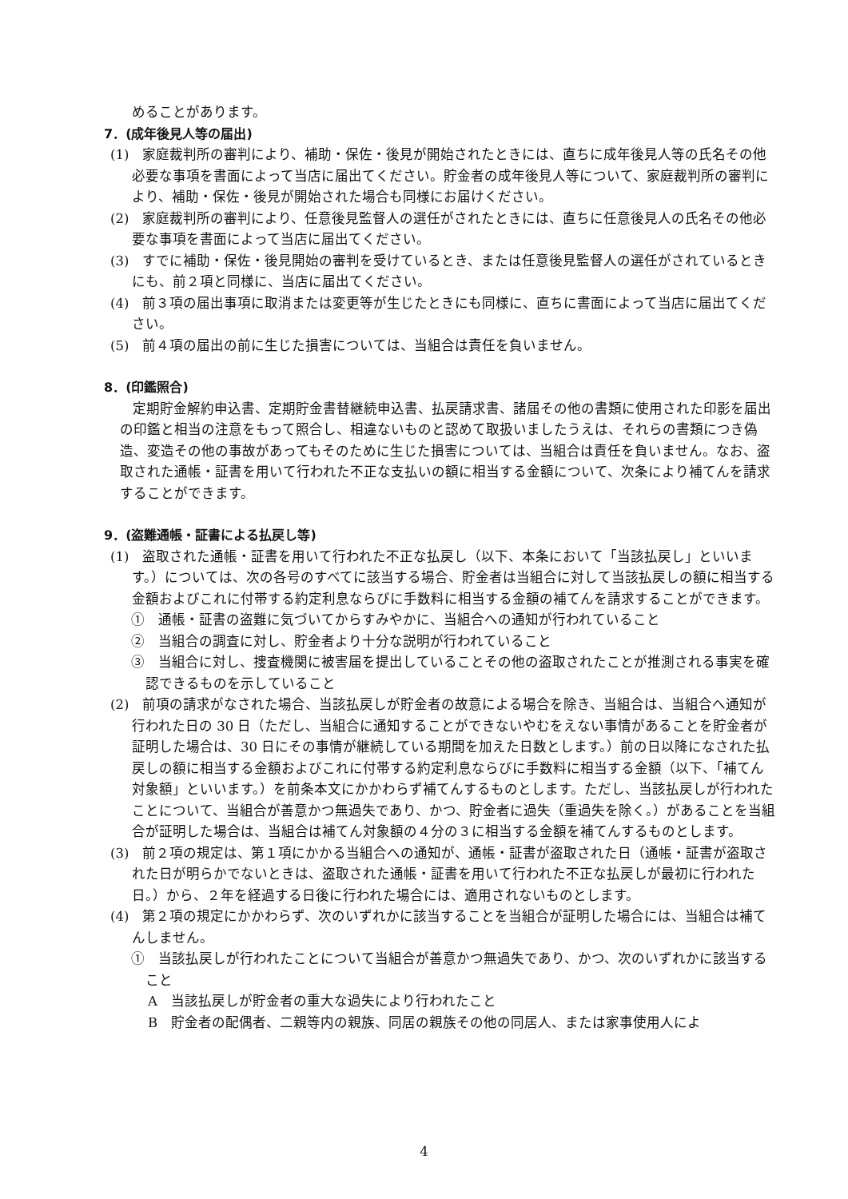めることがあります。
7．(成年後見人等の届出)
(1)　家庭裁判所の審判により、補助・保佐・後見が開始されたときには、直ちに成年後見人等の氏名その他必要な事項を書面によって当店に届出てください。貯金者の成年後見人等について、家庭裁判所の審判により、補助・保佐・後見が開始された場合も同様にお届けください。
(2)　家庭裁判所の審判により、任意後見監督人の選任がされたときには、直ちに任意後見人の氏名その他必要な事項を書面によって当店に届出てください。
(3)　すでに補助・保佐・後見開始の審判を受けているとき、または任意後見監督人の選任がされているときにも、前２項と同様に、当店に届出てください。
(4)　前３項の届出事項に取消または変更等が生じたときにも同様に、直ちに書面によって当店に届出てください。
(5)　前４項の届出の前に生じた損害については、当組合は責任を負いません。
8．(印鑑照合)
定期貯金解約申込書、定期貯金書替継続申込書、払戻請求書、諸届その他の書類に使用された印影を届出の印鑑と相当の注意をもって照合し、相違ないものと認めて取扱いましたうえは、それらの書類につき偽造、変造その他の事故があってもそのために生じた損害については、当組合は責任を負いません。なお、盗取された通帳・証書を用いて行われた不正な支払いの額に相当する金額について、次条により補てんを請求することができます。
9．(盗難通帳・証書による払戻し等)
(1)　盗取された通帳・証書を用いて行われた不正な払戻し（以下、本条において「当該払戻し」といいます。）については、次の各号のすべてに該当する場合、貯金者は当組合に対して当該払戻しの額に相当する金額およびこれに付帯する約定利息ならびに手数料に相当する金額の補てんを請求することができます。
①　通帳・証書の盗難に気づいてからすみやかに、当組合への通知が行われていること
②　当組合の調査に対し、貯金者より十分な説明が行われていること
③　当組合に対し、捜査機関に被害届を提出していることその他の盗取されたことが推測される事実を確認できるものを示していること
(2)　前項の請求がなされた場合、当該払戻しが貯金者の故意による場合を除き、当組合は、当組合へ通知が行われた日の 30 日（ただし、当組合に通知することができないやむをえない事情があることを貯金者が証明した場合は、30 日にその事情が継続している期間を加えた日数とします。）前の日以降になされた払戻しの額に相当する金額およびこれに付帯する約定利息ならびに手数料に相当する金額（以下、「補てん対象額」といいます。）を前条本文にかかわらず補てんするものとします。ただし、当該払戻しが行われたことについて、当組合が善意かつ無過失であり、かつ、貯金者に過失（重過失を除く。）があることを当組合が証明した場合は、当組合は補てん対象額の４分の３に相当する金額を補てんするものとします。
(3)　前２項の規定は、第１項にかかる当組合への通知が、通帳・証書が盗取された日（通帳・証書が盗取された日が明らかでないときは、盗取された通帳・証書を用いて行われた不正な払戻しが最初に行われた日。）から、２年を経過する日後に行われた場合には、適用されないものとします。
(4)　第２項の規定にかかわらず、次のいずれかに該当することを当組合が証明した場合には、当組合は補てんしません。
①　当該払戻しが行われたことについて当組合が善意かつ無過失であり、かつ、次のいずれかに該当すること
A　当該払戻しが貯金者の重大な過失により行われたこと
B　貯金者の配偶者、二親等内の親族、同居の親族その他の同居人、または家事使用人によ
4